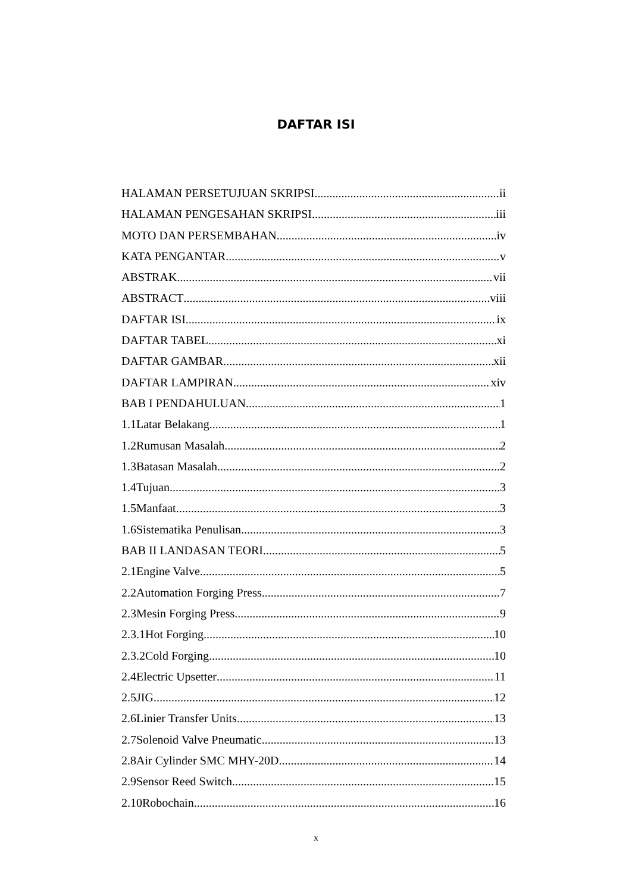DAFTAR ISI
HALAMAN PERSETUJUAN SKRIPSI ii
HALAMAN PENGESAHAN SKRIPSI iii
MOTO DAN PERSEMBAHAN iv
KATA PENGANTAR v
ABSTRAK vii
ABSTRACT viii
DAFTAR ISI ix
DAFTAR TABEL xi
DAFTAR GAMBAR xii
DAFTAR LAMPIRAN xiv
BAB I PENDAHULUAN 1
1.1Latar Belakang 1
1.2Rumusan Masalah 2
1.3Batasan Masalah 2
1.4Tujuan 3
1.5Manfaat 3
1.6Sistematika Penulisan 3
BAB II LANDASAN TEORI 5
2.1Engine Valve 5
2.2Automation Forging Press 7
2.3Mesin Forging Press 9
2.3.1Hot Forging 10
2.3.2Cold Forging 10
2.4Electric Upsetter 11
2.5JIG 12
2.6Linier Transfer Units 13
2.7Solenoid Valve Pneumatic 13
2.8Air Cylinder SMC MHY-20D 14
2.9Sensor Reed Switch 15
2.10Robochain 16
x